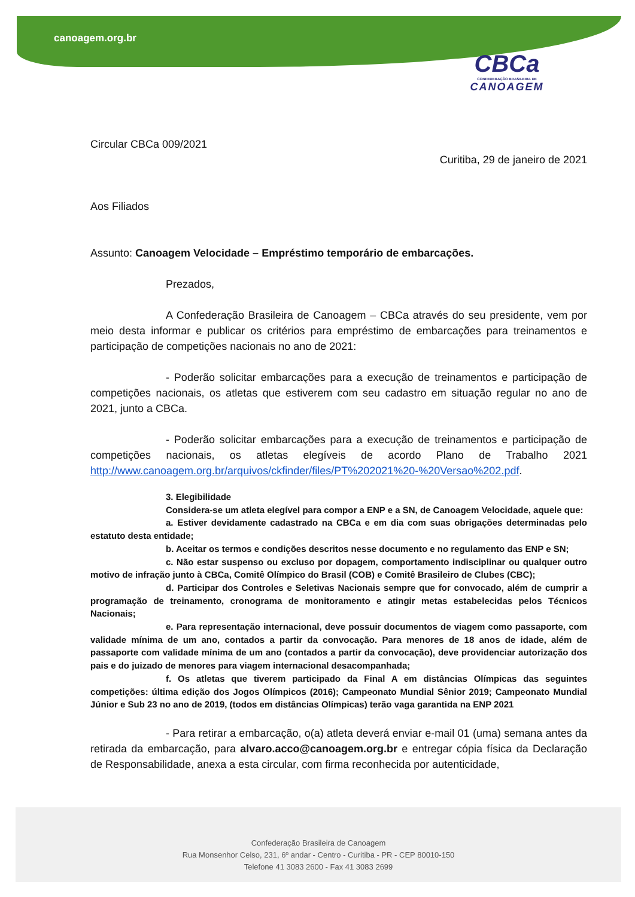canoagem.org.br
CBCa
CONFEDERAÇÃO BRASILEIRA DE
CANOAGEM
Circular CBCa 009/2021
Curitiba, 29 de janeiro de 2021
Aos Filiados
Assunto: Canoagem Velocidade – Empréstimo temporário de embarcações.
Prezados,
A Confederação Brasileira de Canoagem – CBCa através do seu presidente, vem por meio desta informar e publicar os critérios para empréstimo de embarcações para treinamentos e participação de competições nacionais no ano de 2021:
- Poderão solicitar embarcações para a execução de treinamentos e participação de competições nacionais, os atletas que estiverem com seu cadastro em situação regular no ano de 2021, junto a CBCa.
- Poderão solicitar embarcações para a execução de treinamentos e participação de competições nacionais, os atletas elegíveis de acordo Plano de Trabalho 2021 http://www.canoagem.org.br/arquivos/ckfinder/files/PT%202021%20-%20Versao%202.pdf.
3. Elegibilidade
Considera-se um atleta elegível para compor a ENP e a SN, de Canoagem Velocidade, aquele que:
a. Estiver devidamente cadastrado na CBCa e em dia com suas obrigações determinadas pelo estatuto desta entidade;
b. Aceitar os termos e condições descritos nesse documento e no regulamento das ENP e SN;
c. Não estar suspenso ou excluso por dopagem, comportamento indisciplinar ou qualquer outro motivo de infração junto à CBCa, Comitê Olímpico do Brasil (COB) e Comitê Brasileiro de Clubes (CBC);
d. Participar dos Controles e Seletivas Nacionais sempre que for convocado, além de cumprir a programação de treinamento, cronograma de monitoramento e atingir metas estabelecidas pelos Técnicos Nacionais;
e. Para representação internacional, deve possuir documentos de viagem como passaporte, com validade mínima de um ano, contados a partir da convocação. Para menores de 18 anos de idade, além de passaporte com validade mínima de um ano (contados a partir da convocação), deve providenciar autorização dos pais e do juizado de menores para viagem internacional desacompanhada;
f. Os atletas que tiverem participado da Final A em distâncias Olímpicas das seguintes competições: última edição dos Jogos Olímpicos (2016); Campeonato Mundial Sênior 2019; Campeonato Mundial Júnior e Sub 23 no ano de 2019, (todos em distâncias Olímpicas) terão vaga garantida na ENP 2021
- Para retirar a embarcação, o(a) atleta deverá enviar e-mail 01 (uma) semana antes da retirada da embarcação, para alvaro.acco@canoagem.org.br e entregar cópia física da Declaração de Responsabilidade, anexa a esta circular, com firma reconhecida por autenticidade,
Confederação Brasileira de Canoagem
Rua Monsenhor Celso, 231, 6º andar - Centro - Curitiba - PR - CEP 80010-150
Telefone 41 3083 2600 - Fax 41 3083 2699